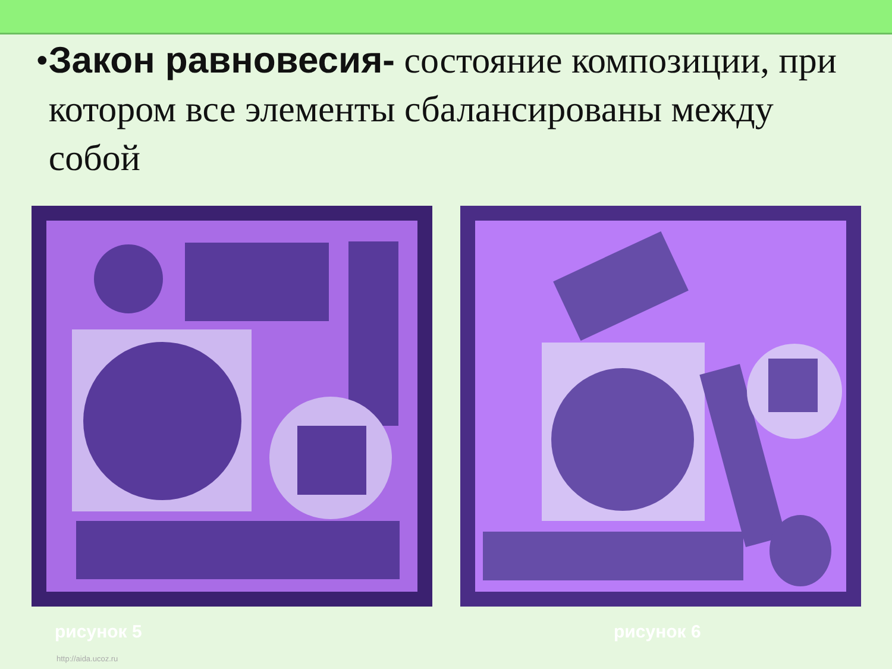• Закон равновесия- состояние композиции, при котором все элементы сбалансированы между собой
рисунок 5 рисунок 6
http://aida.ucoz.ru